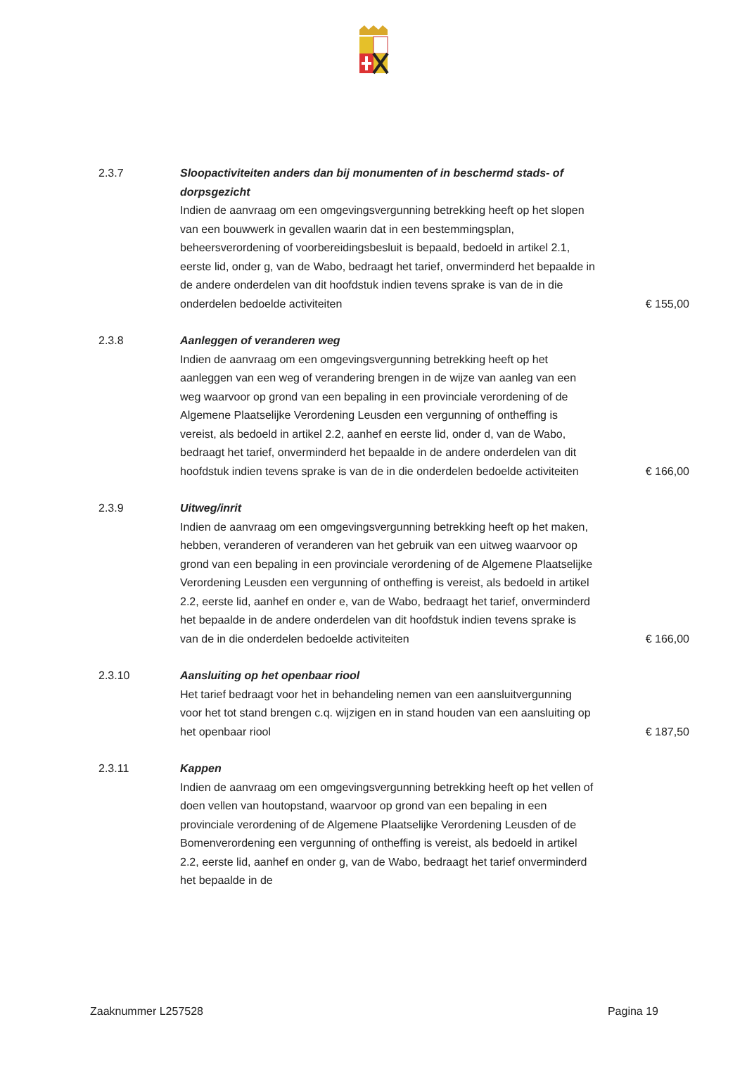2.3.7 Sloopactiviteiten anders dan bij monumenten of in beschermd stads- of dorpsgezicht
Indien de aanvraag om een omgevingsvergunning betrekking heeft op het slopen van een bouwwerk in gevallen waarin dat in een bestemmingsplan, beheersverordening of voorbereidingsbesluit is bepaald, bedoeld in artikel 2.1, eerste lid, onder g, van de Wabo, bedraagt het tarief, onverminderd het bepaalde in de andere onderdelen van dit hoofdstuk indien tevens sprake is van de in die onderdelen bedoelde activiteiten
€ 155,00
2.3.8 Aanleggen of veranderen weg
Indien de aanvraag om een omgevingsvergunning betrekking heeft op het aanleggen van een weg of verandering brengen in de wijze van aanleg van een weg waarvoor op grond van een bepaling in een provinciale verordening of de Algemene Plaatselijke Verordening Leusden een vergunning of ontheffing is vereist, als bedoeld in artikel 2.2, aanhef en eerste lid, onder d, van de Wabo, bedraagt het tarief, onverminderd het bepaalde in de andere onderdelen van dit hoofdstuk indien tevens sprake is van de in die onderdelen bedoelde activiteiten
€ 166,00
2.3.9 Uitweg/inrit
Indien de aanvraag om een omgevingsvergunning betrekking heeft op het maken, hebben, veranderen of veranderen van het gebruik van een uitweg waarvoor op grond van een bepaling in een provinciale verordening of de Algemene Plaatselijke Verordening Leusden een vergunning of ontheffing is vereist, als bedoeld in artikel 2.2, eerste lid, aanhef en onder e, van de Wabo, bedraagt het tarief, onverminderd het bepaalde in de andere onderdelen van dit hoofdstuk indien tevens sprake is van de in die onderdelen bedoelde activiteiten
€ 166,00
2.3.10 Aansluiting op het openbaar riool
Het tarief bedraagt voor het in behandeling nemen van een aansluitvergunning voor het tot stand brengen c.q. wijzigen en in stand houden van een aansluiting op het openbaar riool
€ 187,50
2.3.11 Kappen
Indien de aanvraag om een omgevingsvergunning betrekking heeft op het vellen of doen vellen van houtopstand, waarvoor op grond van een bepaling in een provinciale verordening of de Algemene Plaatselijke Verordening Leusden of de Bomenverordening een vergunning of ontheffing is vereist, als bedoeld in artikel 2.2, eerste lid, aanhef en onder g, van de Wabo, bedraagt het tarief onverminderd het bepaalde in de
Zaaknummer L257528 Pagina 19